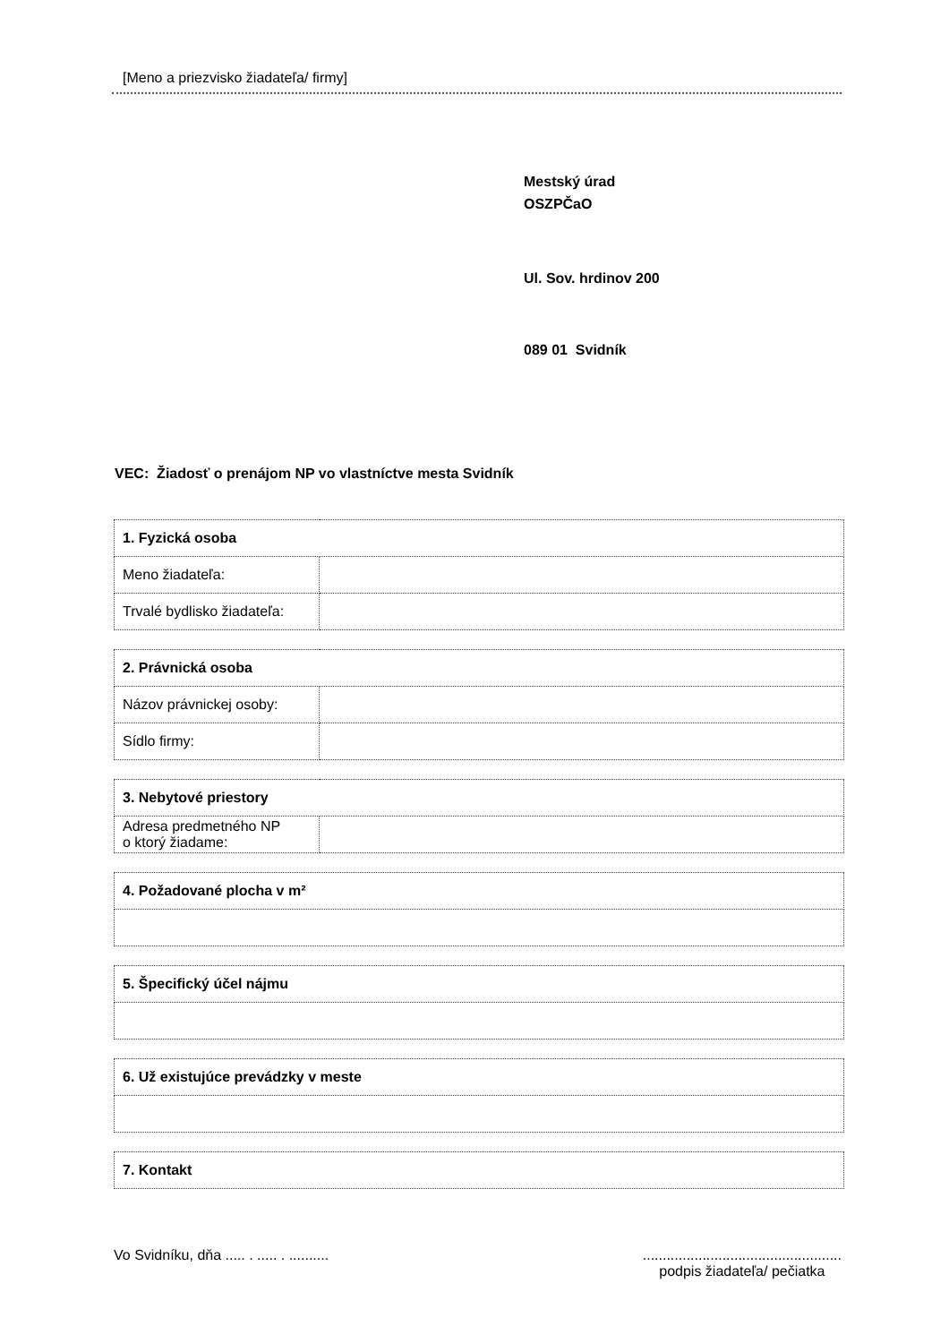[Meno a priezvisko žiadateľa/ firmy]
Mestský úrad
OSZPČaO
Ul. Sov. hrdinov 200
089 01 Svidník
VEC: Žiadosť o prenájom NP vo vlastníctve mesta Svidník
| 1. Fyzická osoba | |
| Meno žiadateľa: | |
| Trvalé bydlisko žiadateľa: | |
| 2. Právnická osoba | |
| Názov právnickej osoby: | |
| Sídlo firmy: | |
| 3. Nebytové priestory | |
| Adresa predmetného NP o ktorý žiadame: | |
| 4. Požadované plocha v m² |
| 5. Špecifický účel nájmu |
| 6. Už existujúce prevádzky v meste |
| 7. Kontakt |
Vo Svidníku, dňa ..... . ..... . ..........
..................................................
podpis žiadateľa/ pečiatka